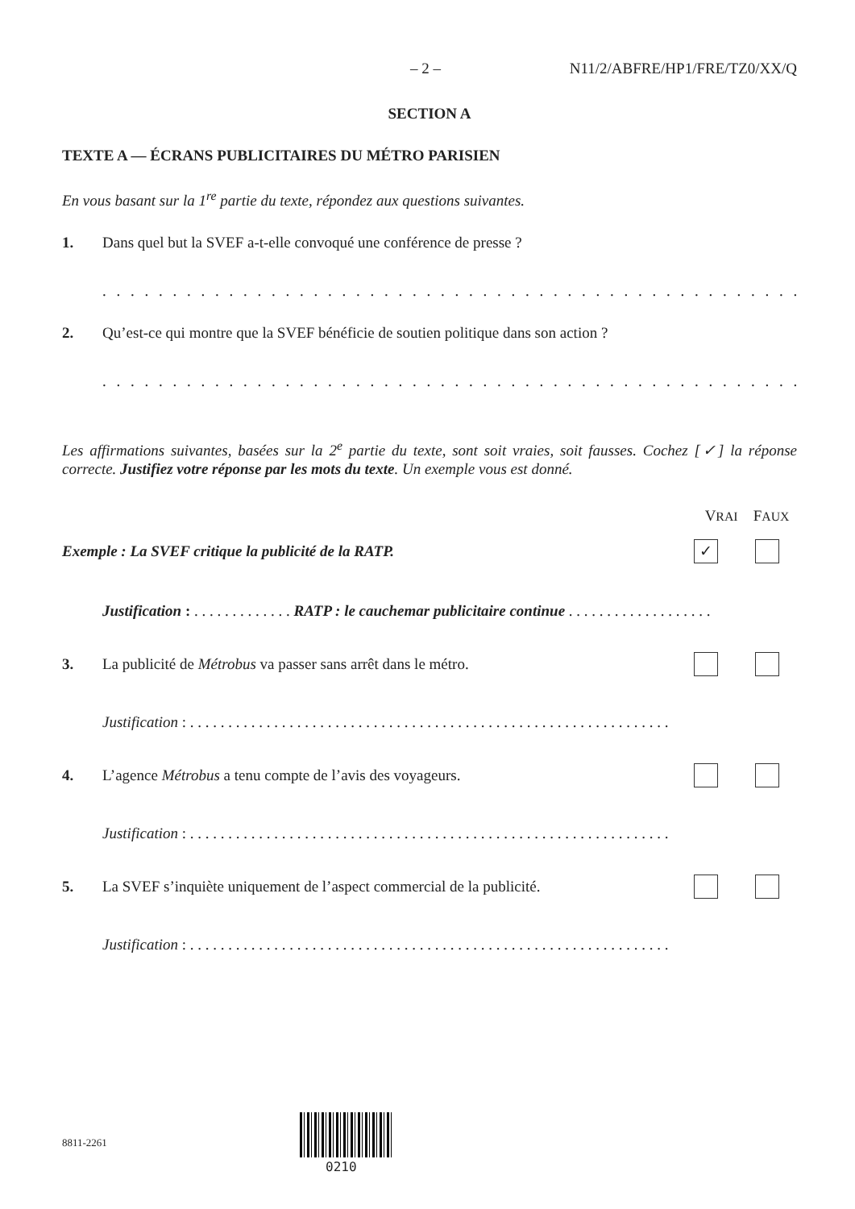– 2 – N11/2/ABFRE/HP1/FRE/TZ0/XX/Q
SECTION A
TEXTE A — ÉCRANS PUBLICITAIRES DU MÉTRO PARISIEN
En vous basant sur la 1<sup>re</sup> partie du texte, répondez aux questions suivantes.
1. Dans quel but la SVEF a-t-elle convoqué une conférence de presse ?
. . . . . . . . . . . . . . . . . . . . . . . . . . . . . . . . . . . . . . . . . . . . . . . . . . . . . . . . . . . . . . . . . . . . . . . . . . . .
2. Qu’est-ce qui montre que la SVEF bénéficie de soutien politique dans son action ?
. . . . . . . . . . . . . . . . . . . . . . . . . . . . . . . . . . . . . . . . . . . . . . . . . . . . . . . . . . . . . . . . . . . . . . . . . . . .
Les affirmations suivantes, basées sur la 2<sup>e</sup> partie du texte, sont soit vraies, soit fausses. Cochez [✓] la réponse correcte. Justifiez votre réponse par les mots du texte. Un exemple vous est donné.
VRAI FAUX
Exemple : La SVEF critique la publicité de la RATP. ✓
Justification : . . . . . . . . . . . . . RATP : le cauchemar publicitaire continue . . . . . . . . . . . . . . . . . . .
3. La publicité de Métrobus va passer sans arrêt dans le métro.
Justification : . . . . . . . . . . . . . . . . . . . . . . . . . . . . . . . . . . . . . . . . . . . . . . . . . . . . . . . . . . . . . . .
4. L’agence Métrobus a tenu compte de l’avis des voyageurs.
Justification : . . . . . . . . . . . . . . . . . . . . . . . . . . . . . . . . . . . . . . . . . . . . . . . . . . . . . . . . . . . . . . .
5. La SVEF s’inquiète uniquement de l’aspect commercial de la publicité.
Justification : . . . . . . . . . . . . . . . . . . . . . . . . . . . . . . . . . . . . . . . . . . . . . . . . . . . . . . . . . . . . . . .
8811-2261
0210